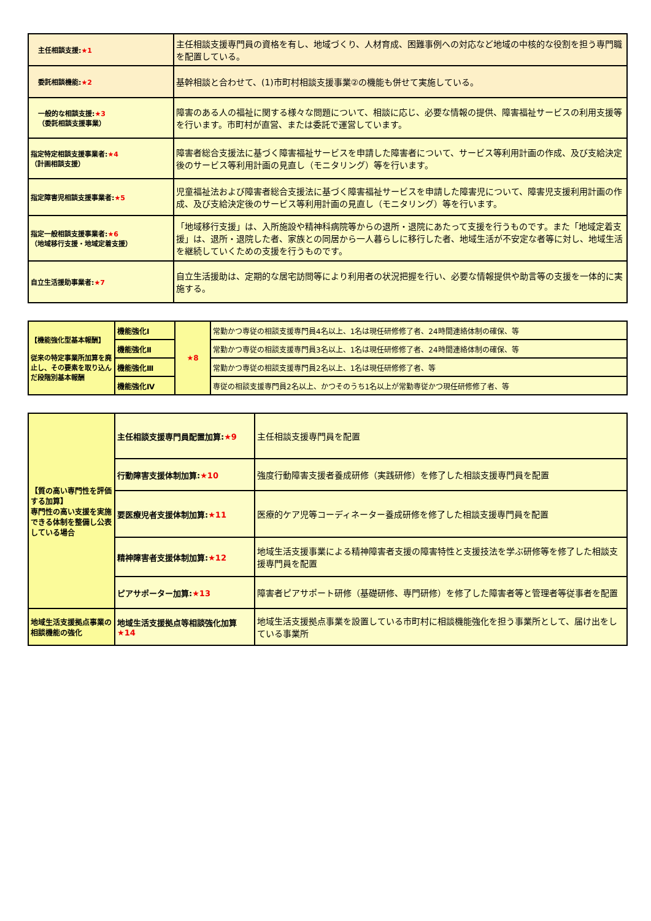| 主任相談支援: ★1 | 主任相談支援専門員の資格を有し、地域づくり、人材育成、困難事例への対応など地域の中核的な役割を担う専門職を配置している。 |
| 委託相談機能: ★2 | 基幹相談と合わせて、(1)市町村相談支援事業②の機能も併せて実施している。 |
| 一般的な相談支援: ★3 （委託相談支援事業） | 障害のある人の福祉に関する様々な問題について、相談に応じ、必要な情報の提供、障害福祉サービスの利用支援等を行います。市町村が直営、または委託で運営しています。 |
| 指定特定相談支援事業者: ★4 （計画相談支援） | 障害者総合支援法に基づく障害福祉サービスを申請した障害者について、サービス等利用計画の作成、及び支給決定後のサービス等利用計画の見直し（モニタリング）等を行います。 |
| 指定障害児相談支援事業者: ★5 | 児童福祉法および障害者総合支援法に基づく障害福祉サービスを申請した障害児について、障害児支援利用計画の作成、及び支給決定後のサービス等利用計画の見直し（モニタリング）等を行います。 |
| 指定一般相談支援事業者: ★6 （地域移行支援・地域定着支援） | 「地域移行支援」は、入所施設や精神科病院等からの退所・退院にあたって支援を行うものです。また「地域定着支援」は、退所・退院した者、家族との同居から一人暮らしに移行した者、地域生活が不安定な者等に対し、地域生活を継続していくための支援を行うものです。 |
| 自立生活援助事業者: ★7 | 自立生活援助は、定期的な居宅訪問等により利用者の状況把握を行い、必要な情報提供や助言等の支援を一体的に実施する。 |
| 【機能強化型基本報酬】 従来の特定事業所加算を廃止し、その要素を取り込んだ段階別基本報酬 | 機能強化Ⅰ | ★8 | 常勤かつ専従の相談支援専門員4名以上、1名は現任研修修了者、24時間連絡体制の確保、等 |
| | 機能強化Ⅱ | | 常勤かつ専従の相談支援専門員3名以上、1名は現任研修修了者、24時間連絡体制の確保、等 |
| | 機能強化Ⅲ | | 常勤かつ専従の相談支援専門員2名以上、1名は現任研修修了者、等 |
| | 機能強化Ⅳ | | 専従の相談支援専門員2名以上、かつそのうち1名以上が常勤専従かつ現任研修修了者、等 |
| 【質の高い専門性を評価する加算】 専門性の高い支援を実施できる体制を整備し公表している場合 | 主任相談支援専門員配置加算: ★9 | 主任相談支援専門員を配置 |
| | 行動障害支援体制加算: ★10 | 強度行動障害支援者養成研修（実践研修）を修了した相談支援専門員を配置 |
| | 要医療児者支援体制加算: ★11 | 医療的ケア児等コーディネーター養成研修を修了した相談支援専門員を配置 |
| | 精神障害者支援体制加算: ★12 | 地域生活支援事業による精神障害者支援の障害特性と支援技法を学ぶ研修等を修了した相談支援専門員を配置 |
| | ピアサポーター加算: ★13 | 障害者ピアサポート研修（基礎研修、専門研修）を修了した障害者等と管理者等従事者を配置 |
| 地域生活支援拠点事業の相談機能の強化 | 地域生活支援拠点等相談強化加算 ★14 | 地域生活支援拠点事業を設置している市町村に相談機能強化を担う事業所として、届け出をしている事業所 |